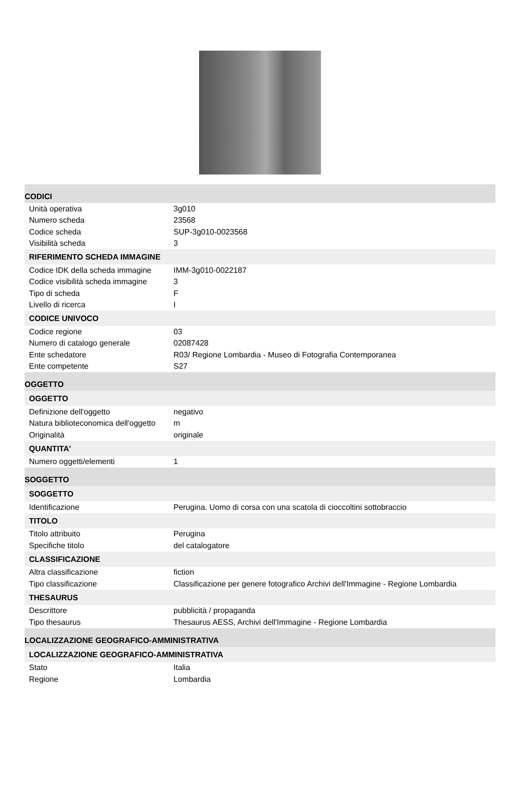CODICI
| Unità operativa | 3g010 |
| Numero scheda | 23568 |
| Codice scheda | SUP-3g010-0023568 |
| Visibilità scheda | 3 |
RIFERIMENTO SCHEDA IMMAGINE
| Codice IDK della scheda immagine | IMM-3g010-0022187 |
| Codice visibilità scheda immagine | 3 |
| Tipo di scheda | F |
| Livello di ricerca | I |
CODICE UNIVOCO
| Codice regione | 03 |
| Numero di catalogo generale | 02087428 |
| Ente schedatore | R03/ Regione Lombardia - Museo di Fotografia Contemporanea |
| Ente competente | S27 |
OGGETTO
OGGETTO
| Definizione dell'oggetto | negativo |
| Natura biblioteconomica dell'oggetto | m |
| Originalità | originale |
QUANTITA'
| Numero oggetti/elementi | 1 |
SOGGETTO
SOGGETTO
| Identificazione | Perugina. Uomo di corsa con una scatola di cioccoltini sottobraccio |
TITOLO
| Titolo attribuito | Perugina |
| Specifiche titolo | del catalogatore |
CLASSIFICAZIONE
| Altra classificazione | fiction |
| Tipo classificazione | Classificazione per genere fotografico Archivi dell'Immagine - Regione Lombardia |
THESAURUS
| Descrittore | pubblicità / propaganda |
| Tipo thesaurus | Thesaurus AESS, Archivi dell'Immagine - Regione Lombardia |
LOCALIZZAZIONE GEOGRAFICO-AMMINISTRATIVA
LOCALIZZAZIONE GEOGRAFICO-AMMINISTRATIVA
| Stato | Italia |
| Regione | Lombardia |